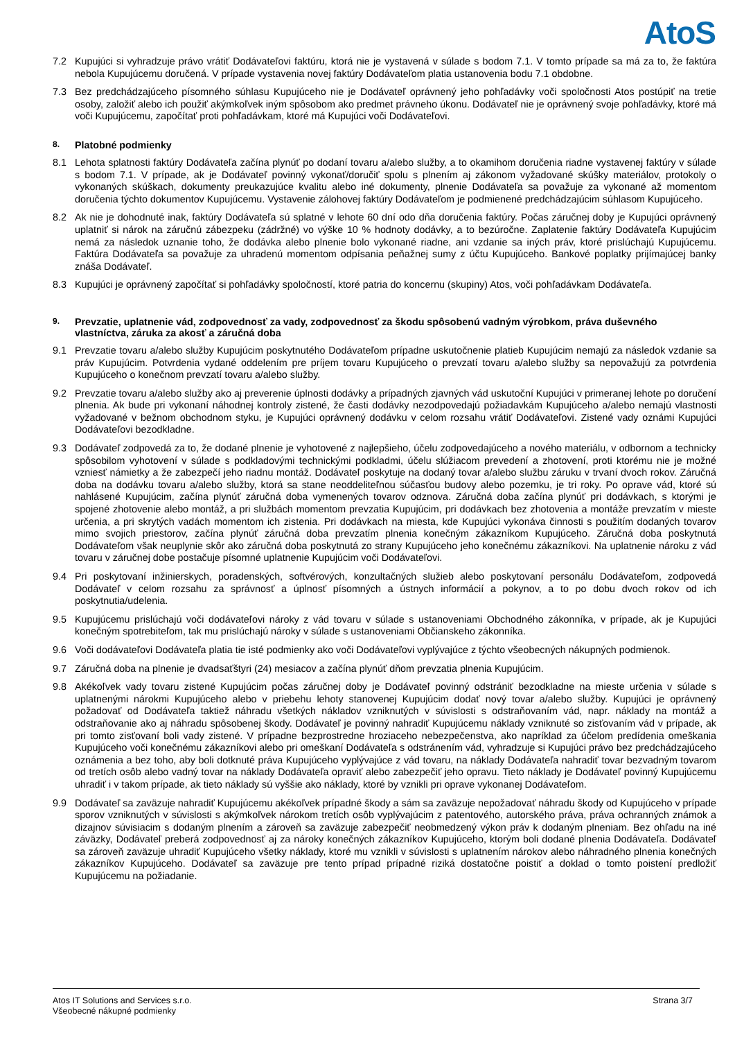AtoS
7.2 Kupujúci si vyhradzuje právo vrátiť Dodávateľovi faktúru, ktorá nie je vystavená v súlade s bodom 7.1. V tomto prípade sa má za to, že faktúra nebola Kupujúcemu doručená. V prípade vystavenia novej faktúry Dodávateľom platia ustanovenia bodu 7.1 obdobne.
7.3 Bez predchádzajúceho písomného súhlasu Kupujúceho nie je Dodávateľ oprávnený jeho pohľadávky voči spoločnosti Atos postúpiť na tretie osoby, založiť alebo ich použiť akýmkoľvek iným spôsobom ako predmet právneho úkonu. Dodávateľ nie je oprávnený svoje pohľadávky, ktoré má voči Kupujúcemu, započítať proti pohľadávkam, ktoré má Kupujúci voči Dodávateľovi.
8. Platobné podmienky
8.1 Lehota splatnosti faktúry Dodávateľa začína plynúť po dodaní tovaru a/alebo služby, a to okamihom doručenia riadne vystavenej faktúry v súlade s bodom 7.1. V prípade, ak je Dodávateľ povinný vykonať/doručiť spolu s plnením aj zákonom vyžadované skúšky materiálov, protokoly o vykonaných skúškach, dokumenty preukazujúce kvalitu alebo iné dokumenty, plnenie Dodávateľa sa považuje za vykonané až momentom doručenia týchto dokumentov Kupujúcemu. Vystavenie zálohovej faktúry Dodávateľom je podmienené predchádzajúcim súhlasom Kupujúceho.
8.2 Ak nie je dohodnuté inak, faktúry Dodávateľa sú splatné v lehote 60 dní odo dňa doručenia faktúry. Počas záručnej doby je Kupujúci oprávnený uplatniť si nárok na záručnú zábezpeku (zádržné) vo výške 10 % hodnoty dodávky, a to bezúročne. Zaplatenie faktúry Dodávateľa Kupujúcim nemá za následok uznanie toho, že dodávka alebo plnenie bolo vykonané riadne, ani vzdanie sa iných práv, ktoré prislúchajú Kupujúcemu. Faktúra Dodávateľa sa považuje za uhradenú momentom odpísania peňažnej sumy z účtu Kupujúceho. Bankové poplatky prijímajúcej banky znáša Dodávateľ.
8.3 Kupujúci je oprávnený započítať si pohľadávky spoločností, ktoré patria do koncernu (skupiny) Atos, voči pohľadávkam Dodávateľa.
9. Prevzatie, uplatnenie vád, zodpovednosť za vady, zodpovednosť za škodu spôsobenú vadným výrobkom, práva duševného vlastníctva, záruka za akosť a záručná doba
9.1 Prevzatie tovaru a/alebo služby Kupujúcim poskytnutého Dodávateľom prípadne uskutočnenie platieb Kupujúcim nemajú za následok vzdanie sa práv Kupujúcim. Potvrdenia vydané oddelením pre príjem tovaru Kupujúceho o prevzatí tovaru a/alebo služby sa nepovažujú za potvrdenia Kupujúceho o konečnom prevzatí tovaru a/alebo služby.
9.2 Prevzatie tovaru a/alebo služby ako aj preverenie úplnosti dodávky a prípadných zjavných vád uskutoční Kupujúci v primeranej lehote po doručení plnenia. Ak bude pri vykonaní náhodnej kontroly zistené, že časti dodávky nezodpovedajú požiadavkám Kupujúceho a/alebo nemajú vlastnosti vyžadované v bežnom obchodnom styku, je Kupujúci oprávnený dodávku v celom rozsahu vrátiť Dodávateľovi. Zistené vady oznámi Kupujúci Dodávateľovi bezodkladne.
9.3 Dodávateľ zodpovedá za to, že dodané plnenie je vyhotovené z najlepšieho, účelu zodpovedajúceho a nového materiálu, v odbornom a technicky spôsobilom vyhotovení v súlade s podkladovými technickými podkladmi, účelu slúžiacom prevedení a zhotovení, proti ktorému nie je možné vzniesť námietky a že zabezpečí jeho riadnu montáž. Dodávateľ poskytuje na dodaný tovar a/alebo službu záruku v trvaní dvoch rokov. Záručná doba na dodávku tovaru a/alebo služby, ktorá sa stane neoddeliteľnou súčasťou budovy alebo pozemku, je tri roky. Po oprave vád, ktoré sú nahlásené Kupujúcim, začína plynúť záručná doba vymenených tovarov odznova. Záručná doba začína plynúť pri dodávkach, s ktorými je spojené zhotovenie alebo montáž, a pri službách momentom prevzatia Kupujúcim, pri dodávkach bez zhotovenia a montáže prevzatím v mieste určenia, a pri skrytých vadách momentom ich zistenia. Pri dodávkach na miesta, kde Kupujúci vykonáva činnosti s použitím dodaných tovarov mimo svojich priestorov, začína plynúť záručná doba prevzatím plnenia konečným zákazníkom Kupujúceho. Záručná doba poskytnutá Dodávateľom však neuplynie skôr ako záručná doba poskytnutá zo strany Kupujúceho jeho konečnému zákazníkovi. Na uplatnenie nároku z vád tovaru v záručnej dobe postačuje písomné uplatnenie Kupujúcim voči Dodávateľovi.
9.4 Pri poskytovaní inžinierskych, poradenských, softvérových, konzultačných služieb alebo poskytovaní personálu Dodávateľom, zodpovedá Dodávateľ v celom rozsahu za správnosť a úplnosť písomných a ústnych informácií a pokynov, a to po dobu dvoch rokov od ich poskytnutia/udelenia.
9.5 Kupujúcemu prislúchajú voči dodávateľovi nároky z vád tovaru v súlade s ustanoveniami Obchodného zákonníka, v prípade, ak je Kupujúci konečným spotrebiteľom, tak mu prislúchajú nároky v súlade s ustanoveniami Občianskeho zákonníka.
9.6 Voči dodávateľovi Dodávateľa platia tie isté podmienky ako voči Dodávateľovi vyplývajúce z týchto všeobecných nákupných podmienok.
9.7 Záručná doba na plnenie je dvadsaťštyri (24) mesiacov a začína plynúť dňom prevzatia plnenia Kupujúcim.
9.8 Akékoľvek vady tovaru zistené Kupujúcim počas záručnej doby je Dodávateľ povinný odstrániť bezodkladne na mieste určenia v súlade s uplatnenými nárokmi Kupujúceho alebo v priebehu lehoty stanovenej Kupujúcim dodať nový tovar a/alebo služby. Kupujúci je oprávnený požadovať od Dodávateľa taktiež náhradu všetkých nákladov vzniknutých v súvislosti s odstraňovaním vád, napr. náklady na montáž a odstraňovanie ako aj náhradu spôsobenej škody. Dodávateľ je povinný nahradiť Kupujúcemu náklady vzniknuté so zisťovaním vád v prípade, ak pri tomto zisťovaní boli vady zistené. V prípadne bezprostredne hroziaceho nebezpečenstva, ako napríklad za účelom predídenia omeškania Kupujúceho voči konečnému zákazníkovi alebo pri omeškaní Dodávateľa s odstránením vád, vyhradzuje si Kupujúci právo bez predchádzajúceho oznámenia a bez toho, aby boli dotknuté práva Kupujúceho vyplývajúce z vád tovaru, na náklady Dodávateľa nahradiť tovar bezvadným tovarom od tretích osôb alebo vadný tovar na náklady Dodávateľa opraviť alebo zabezpečiť jeho opravu. Tieto náklady je Dodávateľ povinný Kupujúcemu uhradiť i v takom prípade, ak tieto náklady sú vyššie ako náklady, ktoré by vznikli pri oprave vykonanej Dodávateľom.
9.9 Dodávateľ sa zaväzuje nahradiť Kupujúcemu akékoľvek prípadné škody a sám sa zaväzuje nepožadovať náhradu škody od Kupujúceho v prípade sporov vzniknutých v súvislosti s akýmkoľvek nárokom tretích osôb vyplývajúcim z patentového, autorského práva, práva ochranných známok a dizajnov súvisiacim s dodaným plnením a zároveň sa zaväzuje zabezpečiť neobmedzený výkon práv k dodaným plneniam. Bez ohľadu na iné záväzky, Dodávateľ preberá zodpovednosť aj za nároky konečných zákazníkov Kupujúceho, ktorým boli dodané plnenia Dodávateľa. Dodávateľ sa zároveň zaväzuje uhradiť Kupujúceho všetky náklady, ktoré mu vznikli v súvislosti s uplatnením nárokov alebo náhradného plnenia konečných zákazníkov Kupujúceho. Dodávateľ sa zaväzuje pre tento prípad prípadné riziká dostatočne poistiť a doklad o tomto poistení predložiť Kupujúcemu na požiadanie.
Atos IT Solutions and Services s.r.o.
Všeobecné nákupné podmienky
Strana 3/7